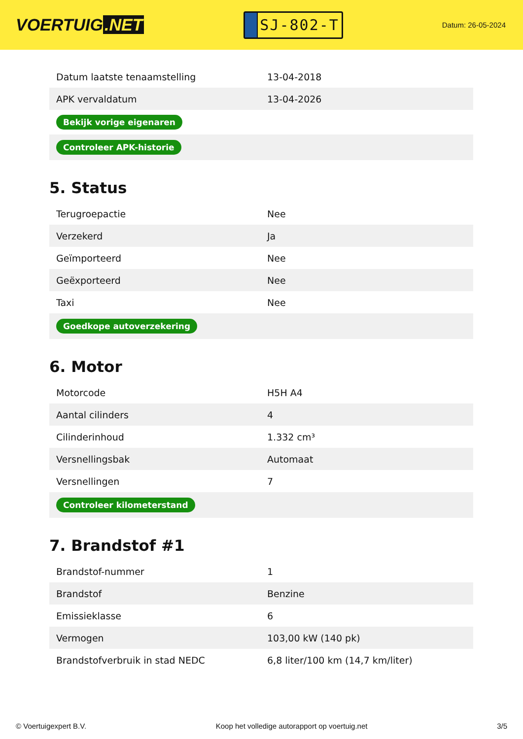VOERTUIG.NET
SJ-802-T
Datum: 26-05-2024
| Datum laatste tenaamstelling | 13-04-2018 |
| APK vervaldatum | 13-04-2026 |
| Bekijk vorige eigenaren | |
| Controleer APK-historie | |
5. Status
| Terugroepactie | Nee |
| Verzekerd | Ja |
| Geïmporteerd | Nee |
| Geëxporteerd | Nee |
| Taxi | Nee |
| Goedkope autoverzekering | |
6. Motor
| Motorcode | H5H A4 |
| Aantal cilinders | 4 |
| Cilinderinhoud | 1.332 cm³ |
| Versnellingsbak | Automaat |
| Versnellingen | 7 |
| Controleer kilometerstand | |
7. Brandstof #1
| Brandstof-nummer | 1 |
| Brandstof | Benzine |
| Emissieklasse | 6 |
| Vermogen | 103,00 kW (140 pk) |
| Brandstofverbruik in stad NEDC | 6,8 liter/100 km (14,7 km/liter) |
© Voertuigexpert B.V. Koop het volledige autorapport op voertuig.net 3/5